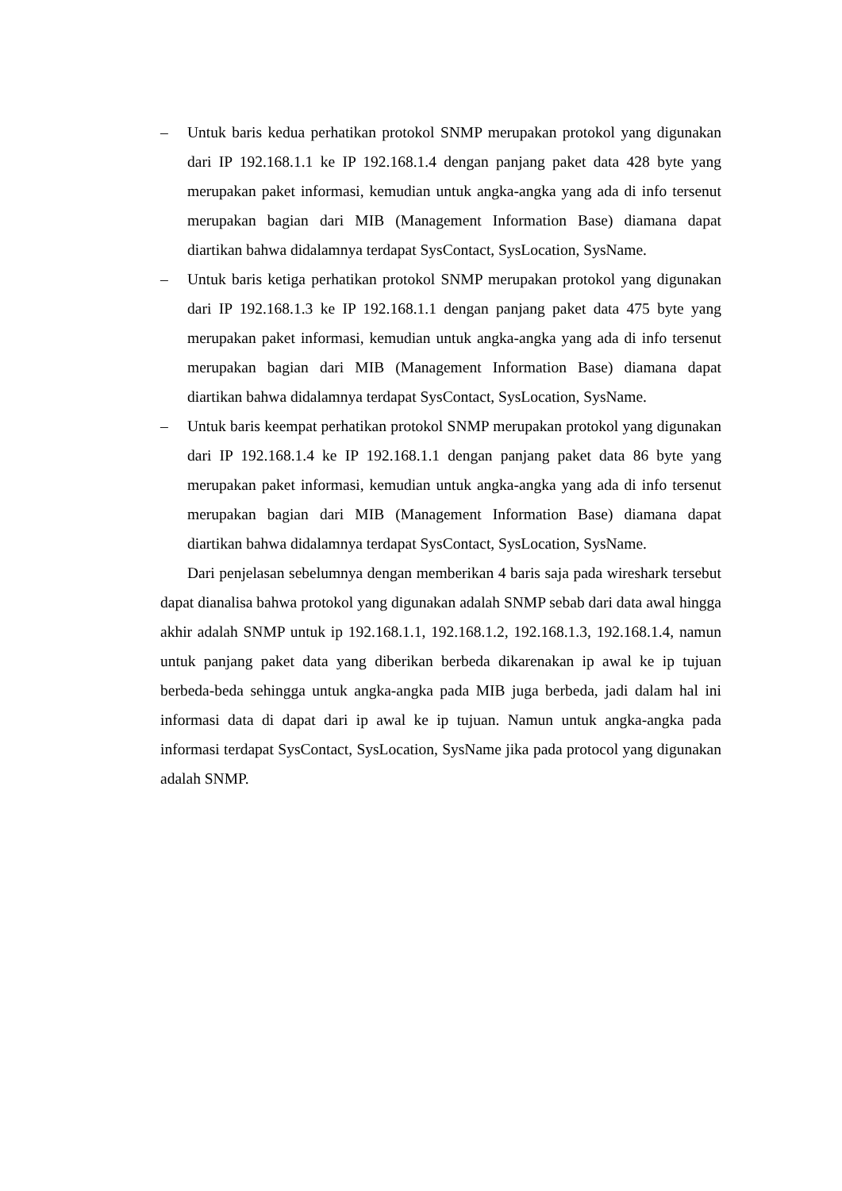– Untuk baris kedua perhatikan protokol SNMP merupakan protokol yang digunakan dari IP 192.168.1.1 ke IP 192.168.1.4 dengan panjang paket data 428 byte yang merupakan paket informasi, kemudian untuk angka-angka yang ada di info tersenut merupakan bagian dari MIB (Management Information Base) diamana dapat diartikan bahwa didalamnya terdapat SysContact, SysLocation, SysName.
– Untuk baris ketiga perhatikan protokol SNMP merupakan protokol yang digunakan dari IP 192.168.1.3 ke IP 192.168.1.1 dengan panjang paket data 475 byte yang merupakan paket informasi, kemudian untuk angka-angka yang ada di info tersenut merupakan bagian dari MIB (Management Information Base) diamana dapat diartikan bahwa didalamnya terdapat SysContact, SysLocation, SysName.
– Untuk baris keempat perhatikan protokol SNMP merupakan protokol yang digunakan dari IP 192.168.1.4 ke IP 192.168.1.1 dengan panjang paket data 86 byte yang merupakan paket informasi, kemudian untuk angka-angka yang ada di info tersenut merupakan bagian dari MIB (Management Information Base) diamana dapat diartikan bahwa didalamnya terdapat SysContact, SysLocation, SysName.
Dari penjelasan sebelumnya dengan memberikan 4 baris saja pada wireshark tersebut dapat dianalisa bahwa protokol yang digunakan adalah SNMP sebab dari data awal hingga akhir adalah SNMP untuk ip 192.168.1.1, 192.168.1.2, 192.168.1.3, 192.168.1.4, namun untuk panjang paket data yang diberikan berbeda dikarenakan ip awal ke ip tujuan berbeda-beda sehingga untuk angka-angka pada MIB juga berbeda, jadi dalam hal ini informasi data di dapat dari ip awal ke ip tujuan. Namun untuk angka-angka pada informasi terdapat SysContact, SysLocation, SysName jika pada protocol yang digunakan adalah SNMP.